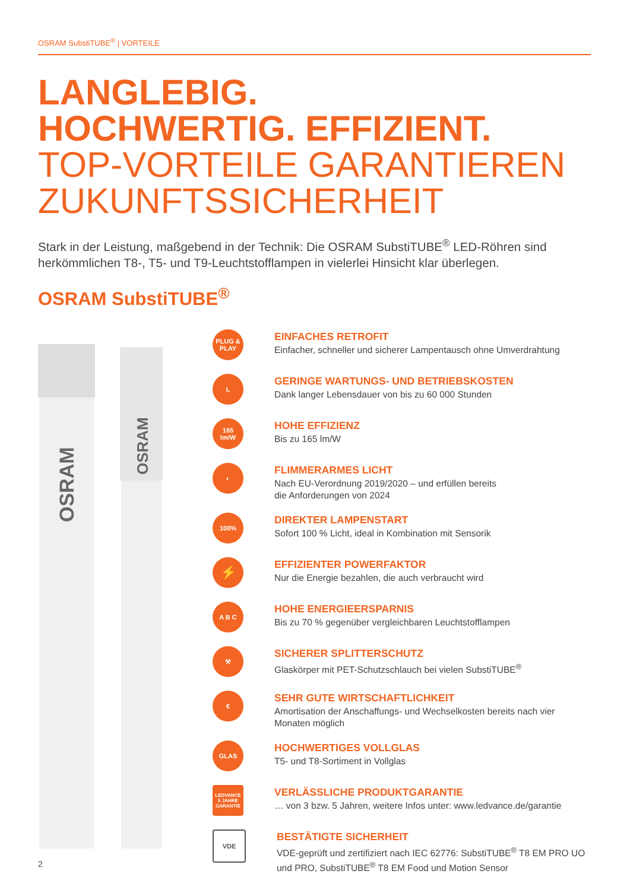OSRAM SubstiTUBE<sup>®</sup> | VORTEILE
LANGLEBIG.
HOCHWERTIG. EFFIZIENT.
TOP-VORTEILE GARANTIEREN
ZUKUNFTSSICHERHEIT
Stark in der Leistung, maßgebend in der Technik: Die OSRAM SubstiTUBE<sup>®</sup> LED-Röhren sind herkömmlichen T8-, T5- und T9-Leuchtstofflampen in vielerlei Hinsicht klar überlegen.
OSRAM SubstiTUBE<sup>®</sup>
OSRAM
OSRAM
PLUG & PLAY
EINFACHES RETROFIT
Einfacher, schneller und sicherer Lampentausch ohne Umverdrahtung
L
GERINGE WARTUNGS- UND BETRIEBSKOSTEN
Dank langer Lebensdauer von bis zu 60 000 Stunden
165
lm/W
HOHE EFFIZIENZ
Bis zu 165 lm/W
◐
FLIMMERARMES LICHT
Nach EU-Verordnung 2019/2020 – und erfüllen bereits
die Anforderungen von 2024
100%
DIREKTER LAMPENSTART
Sofort 100 % Licht, ideal in Kombination mit Sensorik
⚡
EFFIZIENTER POWERFAKTOR
Nur die Energie bezahlen, die auch verbraucht wird
A B C
HOHE ENERGIEERSPARNIS
Bis zu 70 % gegenüber vergleichbaren Leuchtstofflampen
⚒
SICHERER SPLITTERSCHUTZ
Glaskörper mit PET-Schutzschlauch bei vielen SubstiTUBE<sup>®</sup>
€
SEHR GUTE WIRTSCHAFTLICHKEIT
Amortisation der Anschaffungs- und Wechselkosten bereits nach vier Monaten möglich
GLAS
HOCHWERTIGES VOLLGLAS
T5- und T8-Sortiment in Vollglas
LEDVANCE
5 JAHRE
GARANTIE
VERLÄSSLICHE PRODUKTGARANTIE
… von 3 bzw. 5 Jahren, weitere Infos unter: www.ledvance.de/garantie
VDE
BESTÄTIGTE SICHERHEIT
VDE-geprüft und zertifiziert nach IEC 62776: SubstiTUBE<sup>®</sup> T8 EM PRO UO und PRO, SubstiTUBE<sup>®</sup> T8 EM Food und Motion Sensor
2